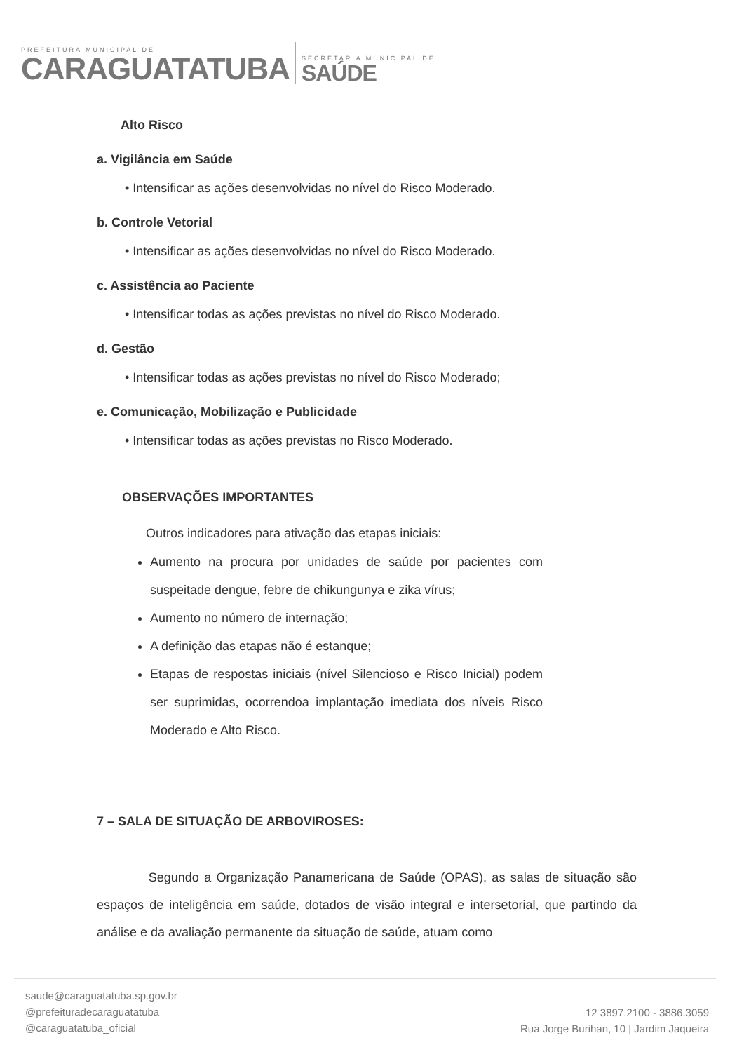PREFEITURA MUNICIPAL DE
CARAGUATATUBA
SECRETARIA MUNICIPAL DE
SAÚDE
Alto Risco
a. Vigilância em Saúde
• Intensificar as ações desenvolvidas no nível do Risco Moderado.
b. Controle Vetorial
• Intensificar as ações desenvolvidas no nível do Risco Moderado.
c. Assistência ao Paciente
• Intensificar todas as ações previstas no nível do Risco Moderado.
d. Gestão
• Intensificar todas as ações previstas no nível do Risco Moderado;
e. Comunicação, Mobilização e Publicidade
• Intensificar todas as ações previstas no Risco Moderado.
OBSERVAÇÕES IMPORTANTES
Outros indicadores para ativação das etapas iniciais:
Aumento na procura por unidades de saúde por pacientes com suspeitade dengue, febre de chikungunya e zika vírus;
Aumento no número de internação;
A definição das etapas não é estanque;
Etapas de respostas iniciais (nível Silencioso e Risco Inicial) podem ser suprimidas, ocorrendoa implantação imediata dos níveis Risco Moderado e Alto Risco.
7 – SALA DE SITUAÇÃO DE ARBOVIROSES:
Segundo a Organização Panamericana de Saúde (OPAS), as salas de situação são espaços de inteligência em saúde, dotados de visão integral e intersetorial, que partindo da análise e da avaliação permanente da situação de saúde, atuam como
saude@caraguatatuba.sp.gov.br
@prefeituradecaraguatatuba
@caraguatatuba_oficial
12 3897.2100 - 3886.3059
Rua Jorge Burihan, 10 | Jardim Jaqueira